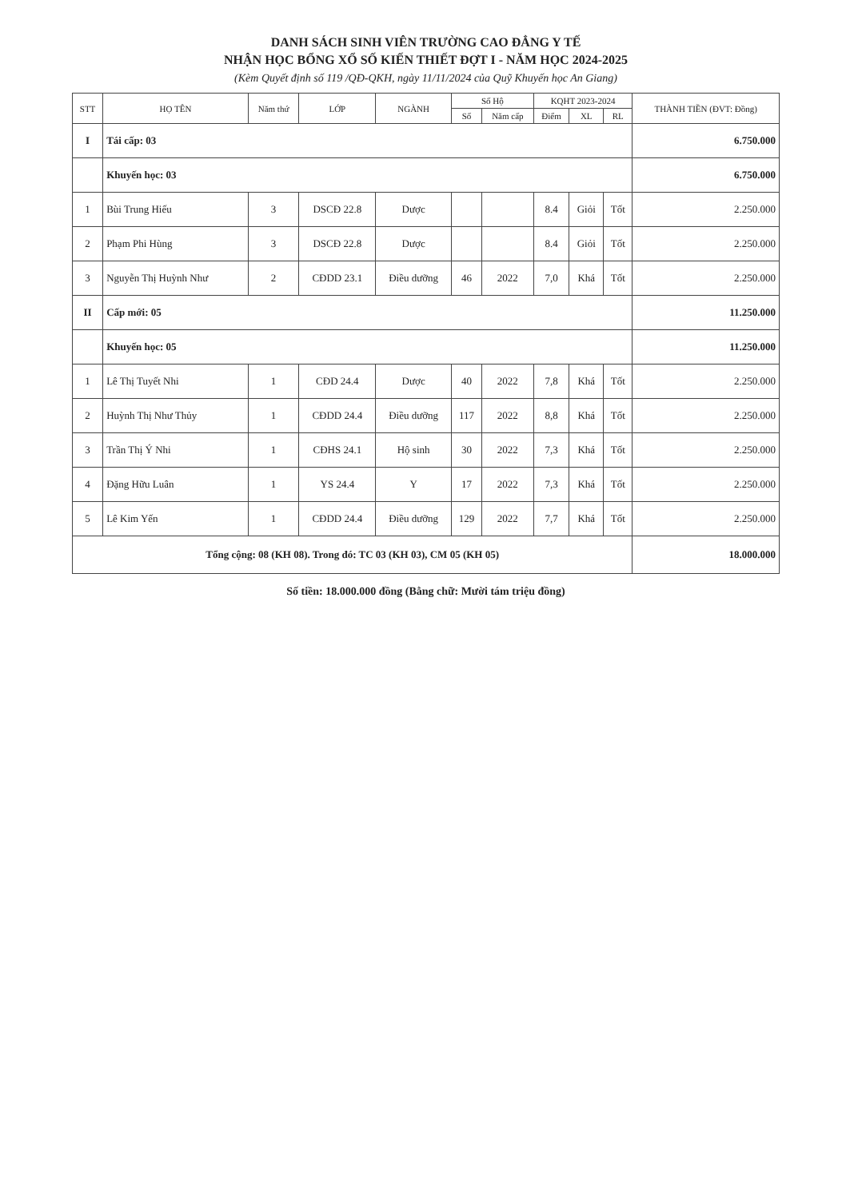DANH SÁCH SINH VIÊN TRƯỜNG CAO ĐẲNG Y TẾ
NHẬN HỌC BỔNG XỔ SỐ KIẾN THIẾT ĐỢT I - NĂM HỌC 2024-2025
(Kèm Quyết định số 119 /QĐ-QKH, ngày 11/11/2024 của Quỹ Khuyến học An Giang)
| STT | HỌ TÊN | Năm thứ | LỚP | NGÀNH | Số Hộ | | KQHT 2023-2024 | | | THÀNH TIỀN (ĐVT: Đồng) |
| --- | --- | --- | --- | --- | --- | --- | --- | --- | --- | --- |
| | | | | | Số | Năm cấp | Điểm | XL | RL | |
| I | Tái cấp: 03 | | | | | | | | | 6.750.000 |
| | Khuyến học: 03 | | | | | | | | | 6.750.000 |
| 1 | Bùi Trung Hiếu | 3 | DSCĐ 22.8 | Dược | | | 8.4 | Giỏi | Tốt | 2.250.000 |
| 2 | Phạm Phi Hùng | 3 | DSCĐ 22.8 | Dược | | | 8.4 | Giỏi | Tốt | 2.250.000 |
| 3 | Nguyễn Thị Huỳnh Như | 2 | CĐDD 23.1 | Điều dưỡng | 46 | 2022 | 7,0 | Khá | Tốt | 2.250.000 |
| II | Cấp mới: 05 | | | | | | | | | 11.250.000 |
| | Khuyến học: 05 | | | | | | | | | 11.250.000 |
| 1 | Lê Thị Tuyết Nhi | 1 | CĐD 24.4 | Dược | 40 | 2022 | 7,8 | Khá | Tốt | 2.250.000 |
| 2 | Huỳnh Thị Như Thủy | 1 | CĐDD 24.4 | Điều dưỡng | 117 | 2022 | 8,8 | Khá | Tốt | 2.250.000 |
| 3 | Trần Thị Ý Nhi | 1 | CĐHS 24.1 | Hộ sinh | 30 | 2022 | 7,3 | Khá | Tốt | 2.250.000 |
| 4 | Đặng Hữu Luân | 1 | YS 24.4 | Y | 17 | 2022 | 7,3 | Khá | Tốt | 2.250.000 |
| 5 | Lê Kim Yến | 1 | CĐDD 24.4 | Điều dưỡng | 129 | 2022 | 7,7 | Khá | Tốt | 2.250.000 |
| Tổng cộng: 08 (KH 08). Trong đó: TC 03 (KH 03), CM 05 (KH 05) | | | | | | | | | | 18.000.000 |
Số tiền: 18.000.000 đồng (Bằng chữ: Mười tám triệu đồng)